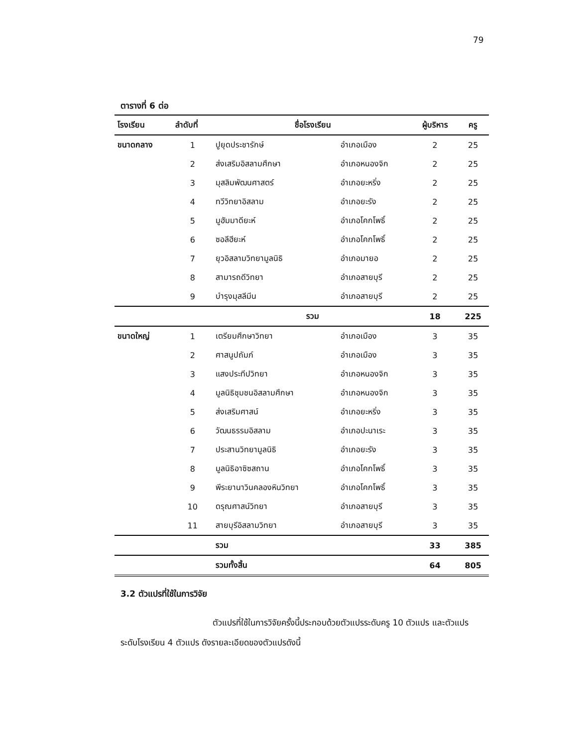79
ตารางที่ 6 ต่อ
| โรงเรียน | ลำดับที่ | ชื่อโรงเรียน | | ผู้บริหาร | ครู |
| --- | --- | --- | --- | --- | --- |
| ขนาดกลาง | 1 | ปูยุดประชารักษ์ | อำเภอเมือง | 2 | 25 |
| | 2 | ส่งเสริมอิสลามศึกษา | อำเภอหนองจิก | 2 | 25 |
| | 3 | มุสลิมพัฒนศาสตร์ | อำเภอยะหริ่ง | 2 | 25 |
| | 4 | ทวีวิทยาอิสลาม | อำเภอยะรัง | 2 | 25 |
| | 5 | มูฮัมมาดียะห์ | อำเภอโคกโพธิ์ | 2 | 25 |
| | 6 | ซอลีฮียะห์ | อำเภอโคกโพธิ์ | 2 | 25 |
| | 7 | ยุวอิสลามวิทยามูลนิธิ | อำเภอมายอ | 2 | 25 |
| | 8 | สามารถดีวิทยา | อำเภอสายบุรี | 2 | 25 |
| | 9 | บำรุงมุสลีมีน | อำเภอสายบุรี | 2 | 25 |
| | | รวม | | 18 | 225 |
| ขนาดใหญ่ | 1 | เตรียมศึกษาวิทยา | อำเภอเมือง | 3 | 35 |
| | 2 | ศาสนูปถัมภ์ | อำเภอเมือง | 3 | 35 |
| | 3 | แสงประทีปวิทยา | อำเภอหนองจิก | 3 | 35 |
| | 4 | มูลนิธิชุมชนอิสลามศึกษา | อำเภอหนองจิก | 3 | 35 |
| | 5 | ส่งเสริมศาสน์ | อำเภอยะหริ่ง | 3 | 35 |
| | 6 | วัฒนธรรมอิสลาม | อำเภอปะนาเระ | 3 | 35 |
| | 7 | ประสานวิทยามูลนิธิ | อำเภอยะรัง | 3 | 35 |
| | 8 | มูลนิธิอาซิซสถาน | อำเภอโคกโพธิ์ | 3 | 35 |
| | 9 | พีระยานาวินคลองหินวิทยา | อำเภอโคกโพธิ์ | 3 | 35 |
| | 10 | ดรุณศาสน์วิทยา | อำเภอสายบุรี | 3 | 35 |
| | 11 | สายบุรีอิสลามวิทยา | อำเภอสายบุรี | 3 | 35 |
| | | รวม | | 33 | 385 |
| | | รวมทั้งสิ้น | | 64 | 805 |
3.2 ตัวแปรที่ใช้ในการวิจัย
ตัวแปรที่ใช้ในการวิจัยครั้งนี้ประกอบด้วยตัวแปรระดับครู 10 ตัวแปร และตัวแปรระดับโรงเรียน 4 ตัวแปร ดังรายละเอียดของตัวแปรดังนี้